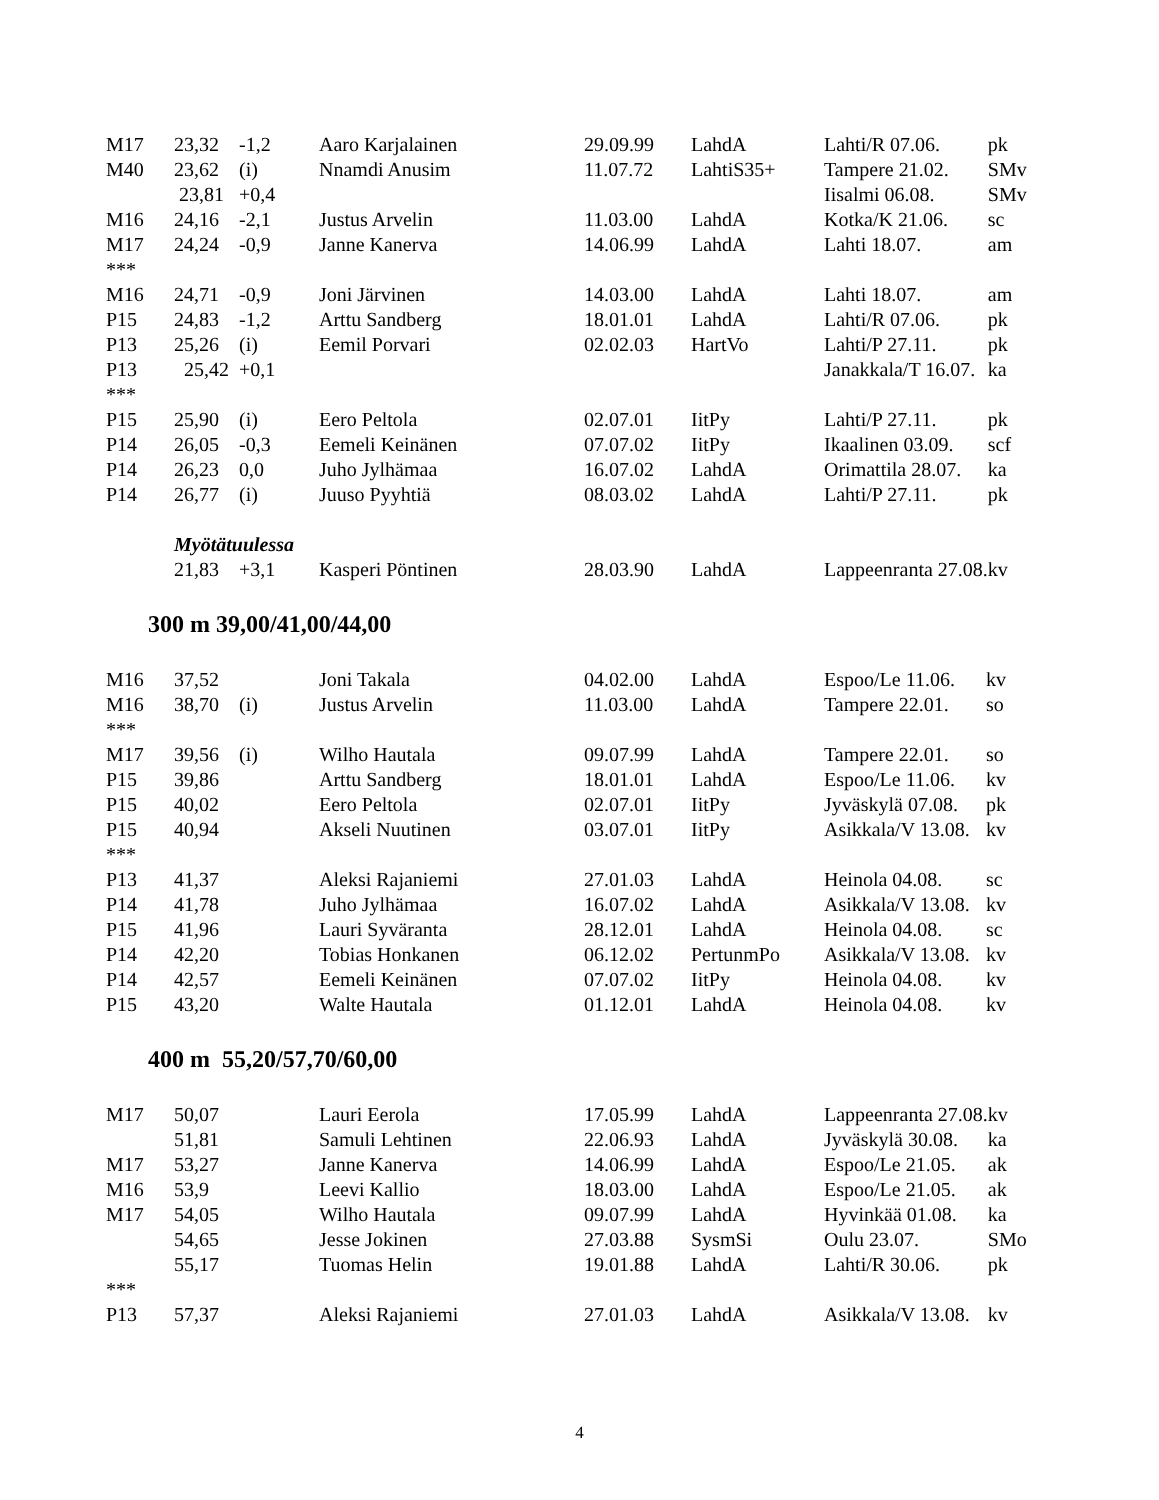| M17 | 23,32 | -1,2 | Aaro Karjalainen | 29.09.99 | LahdA | Lahti/R 07.06. | pk |
| M40 | 23,62 | (i) | Nnamdi Anusim | 11.07.72 | LahtiS35+ | Tampere 21.02. | SMv |
| | 23,81 | +0,4 | | | | Iisalmi 06.08. | SMv |
| M16 | 24,16 | -2,1 | Justus Arvelin | 11.03.00 | LahdA | Kotka/K 21.06. | sc |
| M17 | 24,24 | -0,9 | Janne Kanerva | 14.06.99 | LahdA | Lahti 18.07. | am |
| *** | | | | | | | |
| M16 | 24,71 | -0,9 | Joni Järvinen | 14.03.00 | LahdA | Lahti 18.07. | am |
| P15 | 24,83 | -1,2 | Arttu Sandberg | 18.01.01 | LahdA | Lahti/R 07.06. | pk |
| P13 | 25,26 | (i) | Eemil Porvari | 02.02.03 | HartVo | Lahti/P 27.11. | pk |
| P13 | 25,42 | +0,1 | | | | Janakkala/T 16.07. | ka |
| *** | | | | | | | |
| P15 | 25,90 | (i) | Eero Peltola | 02.07.01 | IitPy | Lahti/P 27.11. | pk |
| P14 | 26,05 | -0,3 | Eemeli Keinänen | 07.07.02 | IitPy | Ikaalinen 03.09. | scf |
| P14 | 26,23 | 0,0 | Juho Jylhämaa | 16.07.02 | LahdA | Orimattila 28.07. | ka |
| P14 | 26,77 | (i) | Juuso Pyyhtiä | 08.03.02 | LahdA | Lahti/P 27.11. | pk |
| | Myötätuulessa | | | | | | |
| | 21,83 | +3,1 | Kasperi Pöntinen | 28.03.90 | LahdA | Lappeenranta 27.08. | kv |
300 m 39,00/41,00/44,00
| M16 | 37,52 | | Joni Takala | 04.02.00 | LahdA | Espoo/Le 11.06. | kv |
| M16 | 38,70 | (i) | Justus Arvelin | 11.03.00 | LahdA | Tampere 22.01. | so |
| *** | | | | | | | |
| M17 | 39,56 | (i) | Wilho Hautala | 09.07.99 | LahdA | Tampere 22.01. | so |
| P15 | 39,86 | | Arttu Sandberg | 18.01.01 | LahdA | Espoo/Le 11.06. | kv |
| P15 | 40,02 | | Eero Peltola | 02.07.01 | IitPy | Jyväskylä 07.08. | pk |
| P15 | 40,94 | | Akseli Nuutinen | 03.07.01 | IitPy | Asikkala/V 13.08. | kv |
| *** | | | | | | | |
| P13 | 41,37 | | Aleksi Rajaniemi | 27.01.03 | LahdA | Heinola 04.08. | sc |
| P14 | 41,78 | | Juho Jylhämaa | 16.07.02 | LahdA | Asikkala/V 13.08. | kv |
| P15 | 41,96 | | Lauri Syväranta | 28.12.01 | LahdA | Heinola 04.08. | sc |
| P14 | 42,20 | | Tobias Honkanen | 06.12.02 | PertunmPo | Asikkala/V 13.08. | kv |
| P14 | 42,57 | | Eemeli Keinänen | 07.07.02 | IitPy | Heinola 04.08. | kv |
| P15 | 43,20 | | Walte Hautala | 01.12.01 | LahdA | Heinola 04.08. | kv |
400 m 55,20/57,70/60,00
| M17 | 50,07 | | Lauri Eerola | 17.05.99 | LahdA | Lappeenranta 27.08. | kv |
| | 51,81 | | Samuli Lehtinen | 22.06.93 | LahdA | Jyväskylä 30.08. | ka |
| M17 | 53,27 | | Janne Kanerva | 14.06.99 | LahdA | Espoo/Le 21.05. | ak |
| M16 | 53,9 | | Leevi Kallio | 18.03.00 | LahdA | Espoo/Le 21.05. | ak |
| M17 | 54,05 | | Wilho Hautala | 09.07.99 | LahdA | Hyvinkää 01.08. | ka |
| | 54,65 | | Jesse Jokinen | 27.03.88 | SysmSi | Oulu 23.07. | SMo |
| | 55,17 | | Tuomas Helin | 19.01.88 | LahdA | Lahti/R 30.06. | pk |
| *** | | | | | | | |
| P13 | 57,37 | | Aleksi Rajaniemi | 27.01.03 | LahdA | Asikkala/V 13.08. | kv |
4